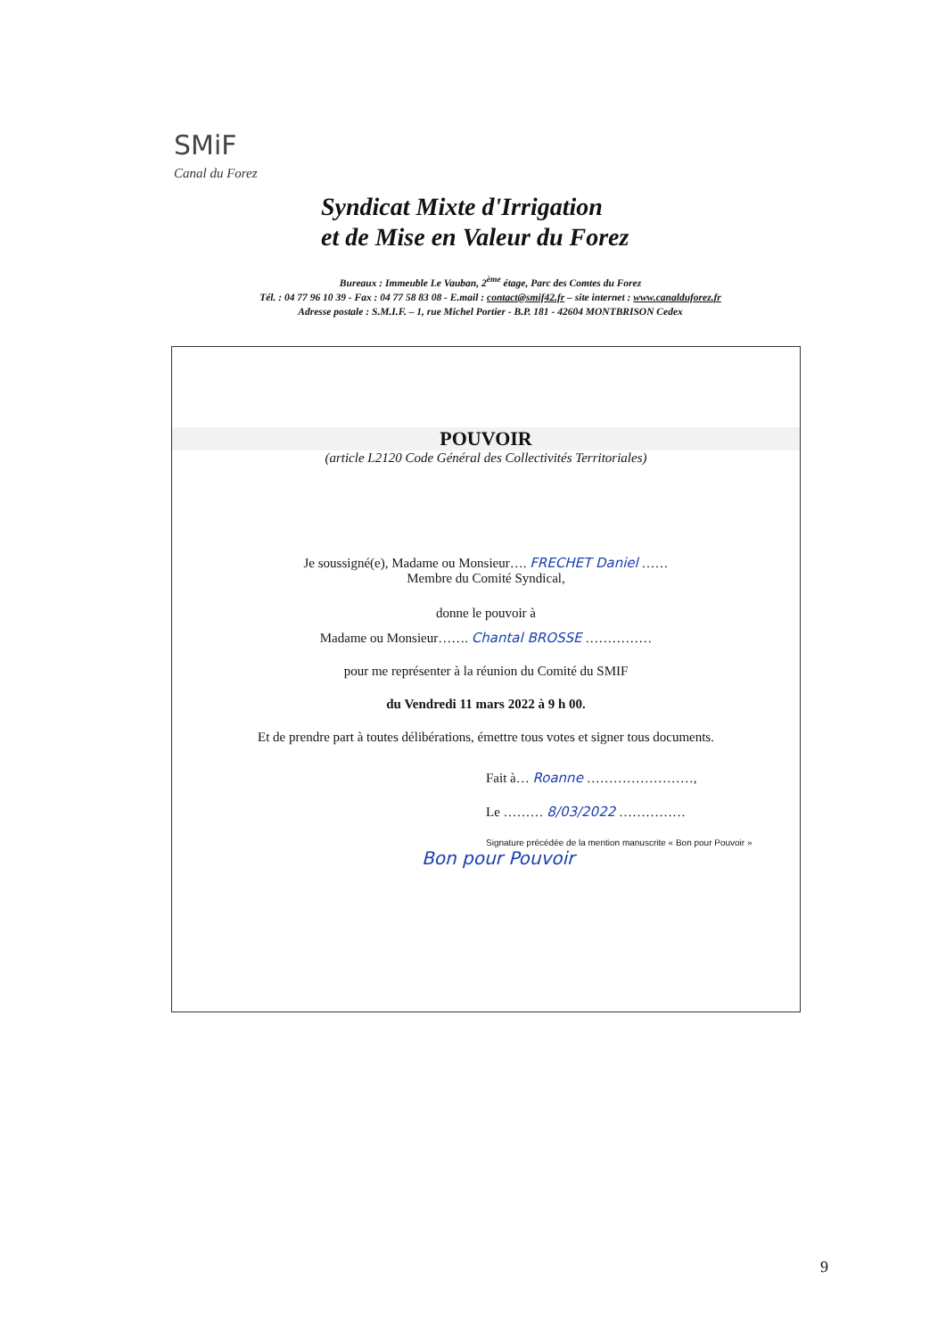SMiF
Canal du Forez
Syndicat Mixte d'Irrigation
et de Mise en Valeur du Forez
Bureaux : Immeuble Le Vauban, 2<sup>ème</sup> étage, Parc des Comtes du Forez
Tél. : 04 77 96 10 39 - Fax : 04 77 58 83 08 - E.mail : contact@smif42.fr – site internet : www.canalduforez.fr
Adresse postale : S.M.I.F. – 1, rue Michel Portier - B.P. 181 - 42604 MONTBRISON Cedex
POUVOIR
(article L2120 Code Général des Collectivités Territoriales)
Je soussigné(e), Madame ou Monsieur…. FRECHET Daniel ……
Membre du Comité Syndical,
donne le pouvoir à
Madame ou Monsieur……. Chantal BROSSE ……………
pour me représenter à la réunion du Comité du SMIF
du Vendredi 11 mars 2022 à 9 h 00.
Et de prendre part à toutes délibérations, émettre tous votes et signer tous documents.
Fait à… Roanne ……………………,
Le ……… 8/03/2022 ……………
Signature précédée de la mention manuscrite « Bon pour Pouvoir »
Bon pour Pouvoir
9